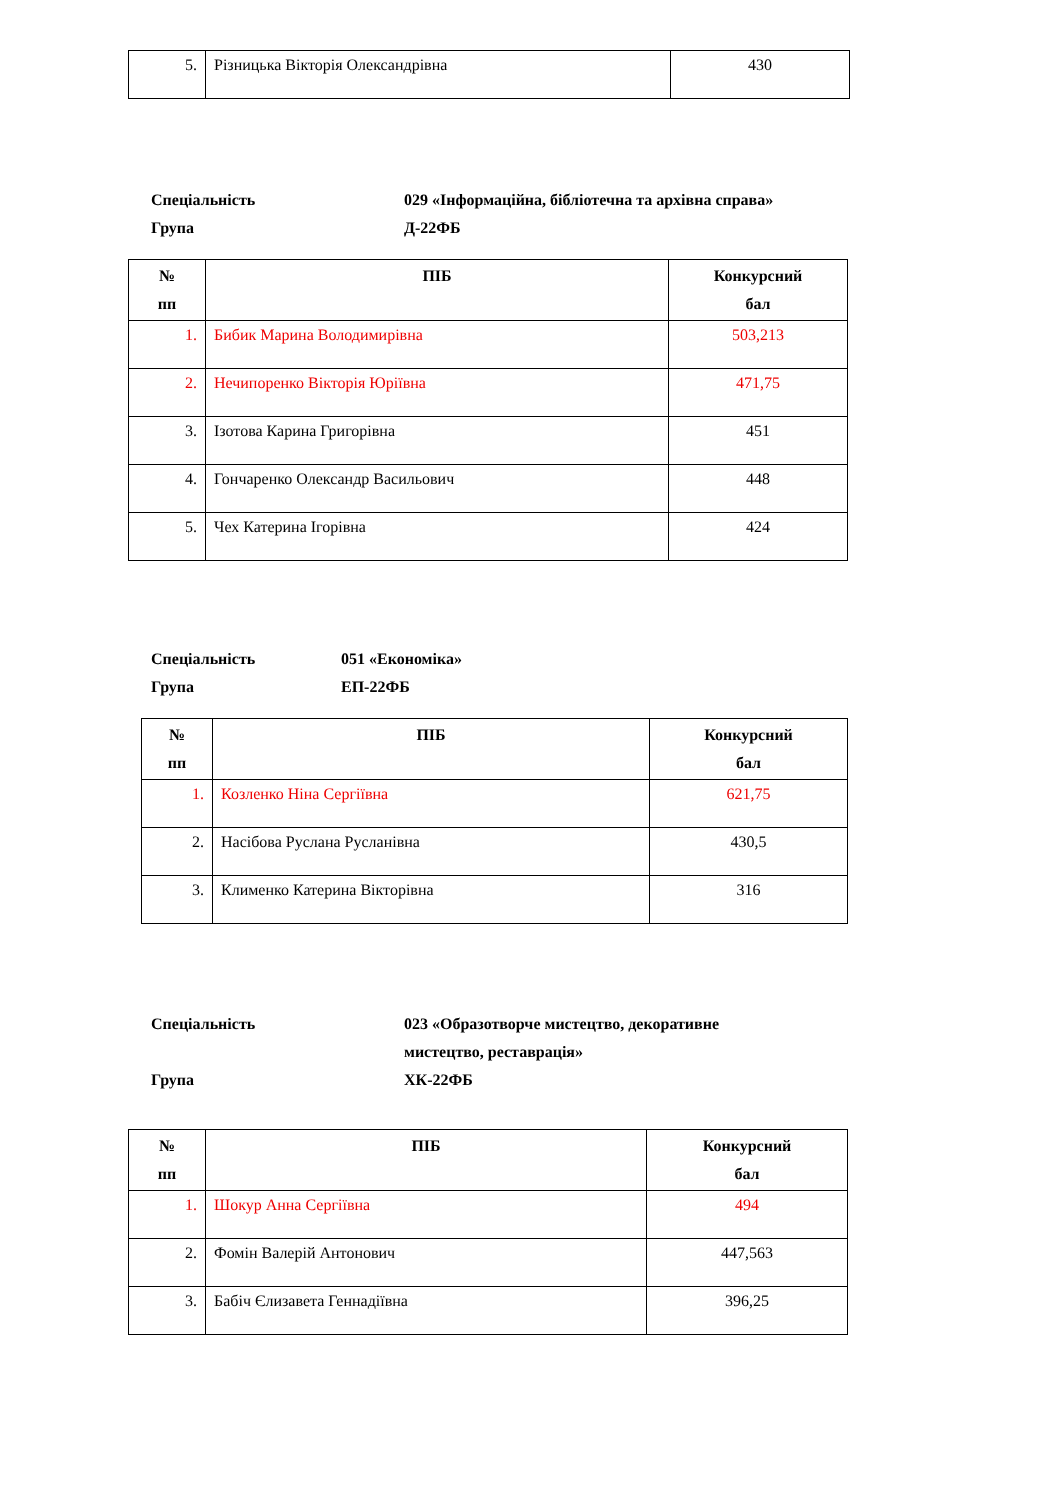| 5. | Різницька Вікторія Олександрівна | 430 |
Спеціальність
Група
029 «Інформаційна, бібліотечна та архівна справа»
Д-22ФБ
| № пп | ПІБ | Конкурсний бал |
| --- | --- | --- |
| 1. | Бибик Марина Володимирівна | 503,213 |
| 2. | Нечипоренко Вікторія Юріївна | 471,75 |
| 3. | Ізотова Карина Григорівна | 451 |
| 4. | Гончаренко Олександр Васильович | 448 |
| 5. | Чех Катерина Ігорівна | 424 |
Спеціальність
Група
051 «Економіка»
ЕП-22ФБ
| № пп | ПІБ | Конкурсний бал |
| --- | --- | --- |
| 1. | Козленко Ніна Сергіївна | 621,75 |
| 2. | Насібова Руслана Русланівна | 430,5 |
| 3. | Клименко Катерина Вікторівна | 316 |
Спеціальність
Група
023 «Образотворче мистецтво, декоративне
мистецтво, реставрація»
ХК-22ФБ
| № пп | ПІБ | Конкурсний бал |
| --- | --- | --- |
| 1. | Шокур Анна Сергіївна | 494 |
| 2. | Фомін Валерій Антонович | 447,563 |
| 3. | Бабіч Єлизавета Геннадіївна | 396,25 |